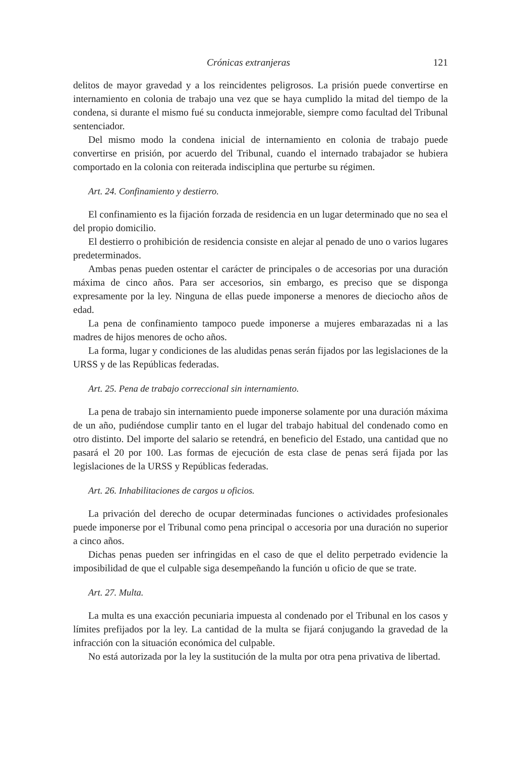Crónicas extranjeras 121
delitos de mayor gravedad y a los reincidentes peligrosos. La prisión puede convertirse en internamiento en colonia de trabajo una vez que se haya cumplido la mitad del tiempo de la condena, si durante el mismo fué su conducta inmejorable, siempre como facultad del Tribunal sentenciador.
Del mismo modo la condena inicial de internamiento en colonia de trabajo puede convertirse en prisión, por acuerdo del Tribunal, cuando el internado trabajador se hubiera comportado en la colonia con reiterada indisciplina que perturbe su régimen.
Art. 24. Confinamiento y destierro.
El confinamiento es la fijación forzada de residencia en un lugar determinado que no sea el del propio domicilio.
El destierro o prohibición de residencia consiste en alejar al penado de uno o varios lugares predeterminados.
Ambas penas pueden ostentar el carácter de principales o de accesorias por una duración máxima de cinco años. Para ser accesorios, sin embargo, es preciso que se disponga expresamente por la ley. Ninguna de ellas puede imponerse a menores de dieciocho años de edad.
La pena de confinamiento tampoco puede imponerse a mujeres embarazadas ni a las madres de hijos menores de ocho años.
La forma, lugar y condiciones de las aludidas penas serán fijados por las legislaciones de la URSS y de las Repúblicas federadas.
Art. 25. Pena de trabajo correccional sin internamiento.
La pena de trabajo sin internamiento puede imponerse solamente por una duración máxima de un año, pudiéndose cumplir tanto en el lugar del trabajo habitual del condenado como en otro distinto. Del importe del salario se retendrá, en beneficio del Estado, una cantidad que no pasará el 20 por 100. Las formas de ejecución de esta clase de penas será fijada por las legislaciones de la URSS y Repúblicas federadas.
Art. 26. Inhabilitaciones de cargos u oficios.
La privación del derecho de ocupar determinadas funciones o actividades profesionales puede imponerse por el Tribunal como pena principal o accesoria por una duración no superior a cinco años.
Dichas penas pueden ser infringidas en el caso de que el delito perpetrado evidencie la imposibilidad de que el culpable siga desempeñando la función u oficio de que se trate.
Art. 27. Multa.
La multa es una exacción pecuniaria impuesta al condenado por el Tribunal en los casos y límites prefijados por la ley. La cantidad de la multa se fijará conjugando la gravedad de la infracción con la situación económica del culpable.
No está autorizada por la ley la sustitución de la multa por otra pena privativa de libertad.